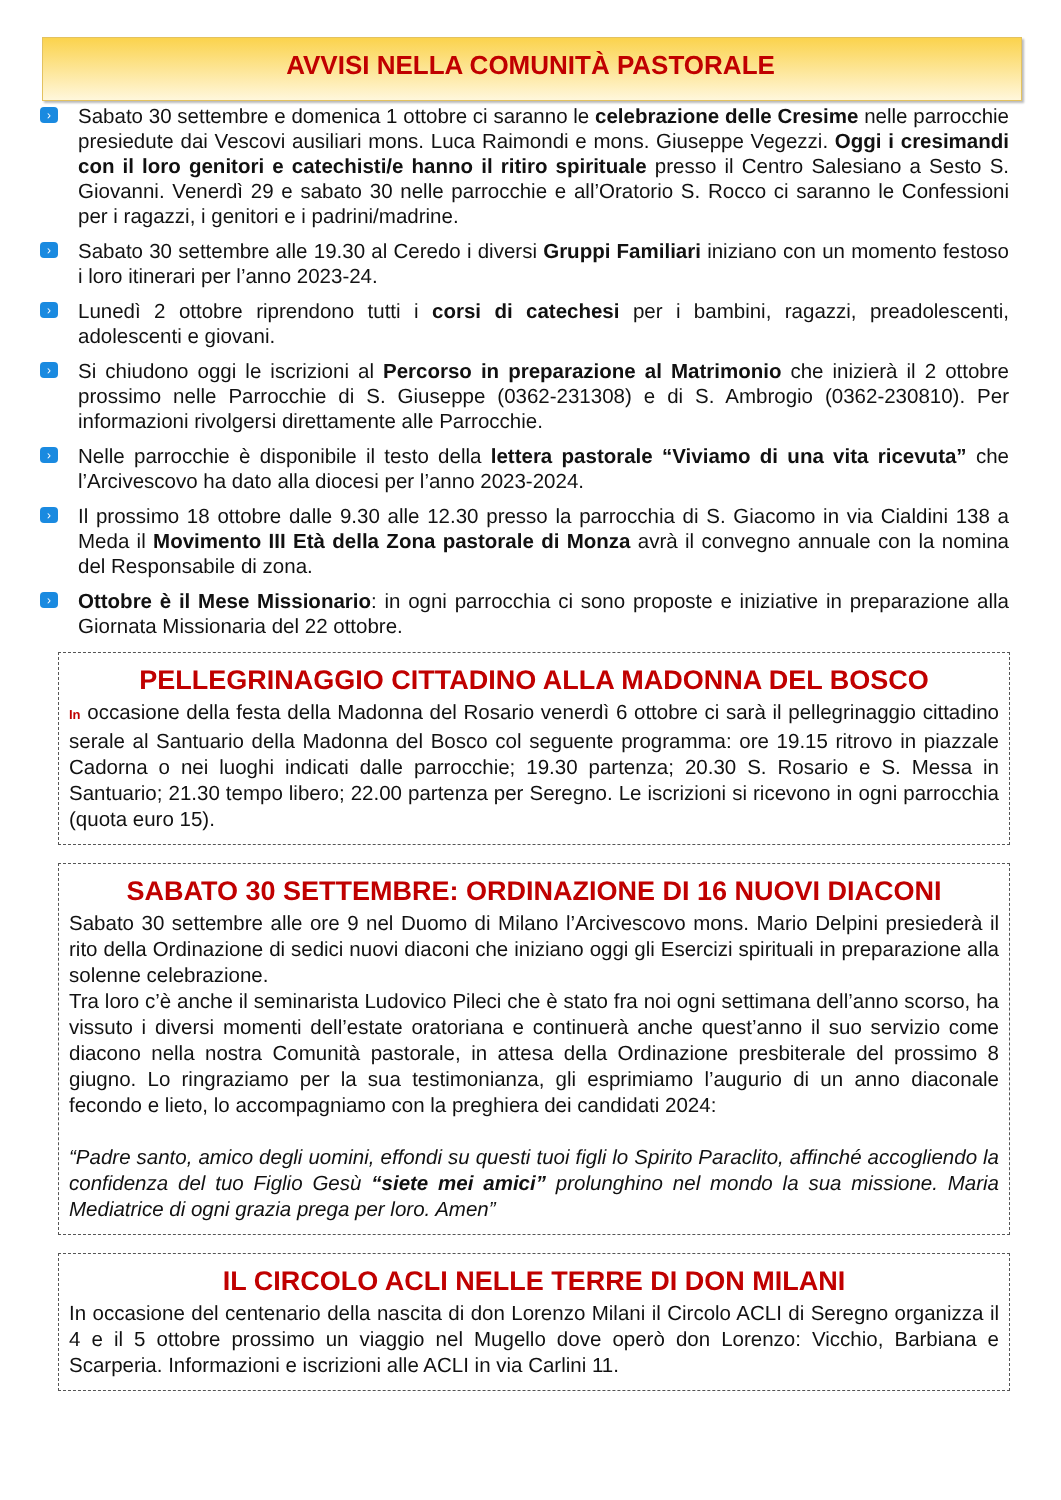AVVISI NELLA COMUNITÀ PASTORALE
› Sabato 30 settembre e domenica 1 ottobre ci saranno le celebrazione delle Cresime nelle parrocchie presiedute dai Vescovi ausiliari mons. Luca Raimondi e mons. Giuseppe Vegezzi. Oggi i cresimandi con il loro genitori e catechisti/e hanno il ritiro spirituale presso il Centro Salesiano a Sesto S. Giovanni. Venerdì 29 e sabato 30 nelle parrocchie e all’Oratorio S. Rocco ci saranno le Confessioni per i ragazzi, i genitori e i padrini/madrine.
› Sabato 30 settembre alle 19.30 al Ceredo i diversi Gruppi Familiari iniziano con un momento festoso i loro itinerari per l’anno 2023-24.
› Lunedì 2 ottobre riprendono tutti i corsi di catechesi per i bambini, ragazzi, preadolescenti, adolescenti e giovani.
› Si chiudono oggi le iscrizioni al Percorso in preparazione al Matrimonio che inizierà il 2 ottobre prossimo nelle Parrocchie di S. Giuseppe (0362-231308) e di S. Ambrogio (0362-230810). Per informazioni rivolgersi direttamente alle Parrocchie.
› Nelle parrocchie è disponibile il testo della lettera pastorale “Viviamo di una vita ricevuta” che l’Arcivescovo ha dato alla diocesi per l’anno 2023-2024.
› Il prossimo 18 ottobre dalle 9.30 alle 12.30 presso la parrocchia di S. Giacomo in via Cialdini 138 a Meda il Movimento III Età della Zona pastorale di Monza avrà il convegno annuale con la nomina del Responsabile di zona.
› Ottobre è il Mese Missionario: in ogni parrocchia ci sono proposte e iniziative in preparazione alla Giornata Missionaria del 22 ottobre.
PELLEGRINAGGIO CITTADINO ALLA MADONNA DEL BOSCO
In occasione della festa della Madonna del Rosario venerdì 6 ottobre ci sarà il pellegrinaggio cittadino serale al Santuario della Madonna del Bosco col seguente programma: ore 19.15 ritrovo in piazzale Cadorna o nei luoghi indicati dalle parrocchie; 19.30 partenza; 20.30 S. Rosario e S. Messa in Santuario; 21.30 tempo libero; 22.00 partenza per Seregno. Le iscrizioni si ricevono in ogni parrocchia (quota euro 15).
SABATO 30 SETTEMBRE: ORDINAZIONE DI 16 NUOVI DIACONI
Sabato 30 settembre alle ore 9 nel Duomo di Milano l’Arcivescovo mons. Mario Delpini presiederà il rito della Ordinazione di sedici nuovi diaconi che iniziano oggi gli Esercizi spirituali in preparazione alla solenne celebrazione.
Tra loro c’è anche il seminarista Ludovico Pileci che è stato fra noi ogni settimana dell’anno scorso, ha vissuto i diversi momenti dell’estate oratoriana e continuerà anche quest’anno il suo servizio come diacono nella nostra Comunità pastorale, in attesa della Ordinazione presbiterale del prossimo 8 giugno. Lo ringraziamo per la sua testimonianza, gli esprimiamo l’augurio di un anno diaconale fecondo e lieto, lo accompagniamo con la preghiera dei candidati 2024:
“Padre santo, amico degli uomini, effondi su questi tuoi figli lo Spirito Paraclito, affinché accogliendo la confidenza del tuo Figlio Gesù “siete mei amici” prolunghino nel mondo la sua missione. Maria Mediatrice di ogni grazia prega per loro. Amen”
IL CIRCOLO ACLI NELLE TERRE DI DON MILANI
In occasione del centenario della nascita di don Lorenzo Milani il Circolo ACLI di Seregno organizza il 4 e il 5 ottobre prossimo un viaggio nel Mugello dove operò don Lorenzo: Vicchio, Barbiana e Scarperia. Informazioni e iscrizioni alle ACLI in via Carlini 11.